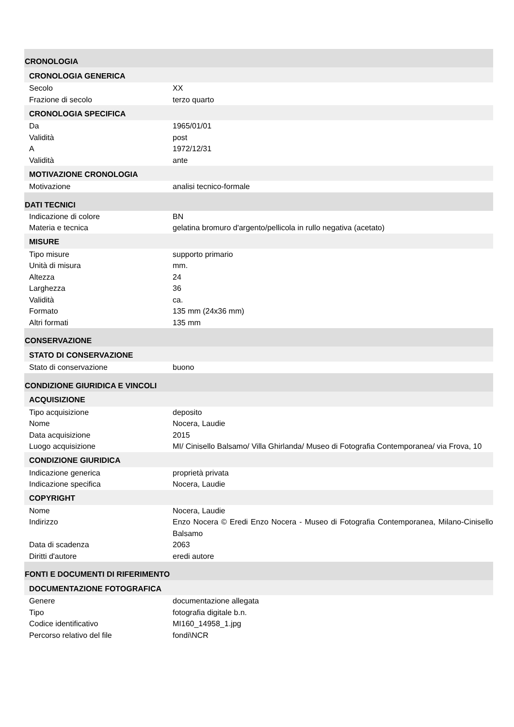CRONOLOGIA
CRONOLOGIA GENERICA
| Secolo | XX |
| Frazione di secolo | terzo quarto |
CRONOLOGIA SPECIFICA
| Da | 1965/01/01 |
| Validità | post |
| A | 1972/12/31 |
| Validità | ante |
MOTIVAZIONE CRONOLOGIA
| Motivazione | analisi tecnico-formale |
DATI TECNICI
| Indicazione di colore | BN |
| Materia e tecnica | gelatina bromuro d'argento/pellicola in rullo negativa (acetato) |
MISURE
| Tipo misure | supporto primario |
| Unità di misura | mm. |
| Altezza | 24 |
| Larghezza | 36 |
| Validità | ca. |
| Formato | 135 mm (24x36 mm) |
| Altri formati | 135 mm |
CONSERVAZIONE
STATO DI CONSERVAZIONE
| Stato di conservazione | buono |
CONDIZIONE GIURIDICA E VINCOLI
ACQUISIZIONE
| Tipo acquisizione | deposito |
| Nome | Nocera, Laudie |
| Data acquisizione | 2015 |
| Luogo acquisizione | MI/ Cinisello Balsamo/ Villa Ghirlanda/ Museo di Fotografia Contemporanea/ via Frova, 10 |
CONDIZIONE GIURIDICA
| Indicazione generica | proprietà privata |
| Indicazione specifica | Nocera, Laudie |
COPYRIGHT
| Nome | Nocera, Laudie |
| Indirizzo | Enzo Nocera © Eredi Enzo Nocera - Museo di Fotografia Contemporanea, Milano-Cinisello Balsamo |
| Data di scadenza | 2063 |
| Diritti d'autore | eredi autore |
FONTI E DOCUMENTI DI RIFERIMENTO
DOCUMENTAZIONE FOTOGRAFICA
| Genere | documentazione allegata |
| Tipo | fotografia digitale b.n. |
| Codice identificativo | MI160_14958_1.jpg |
| Percorso relativo del file | fondi\NCR |